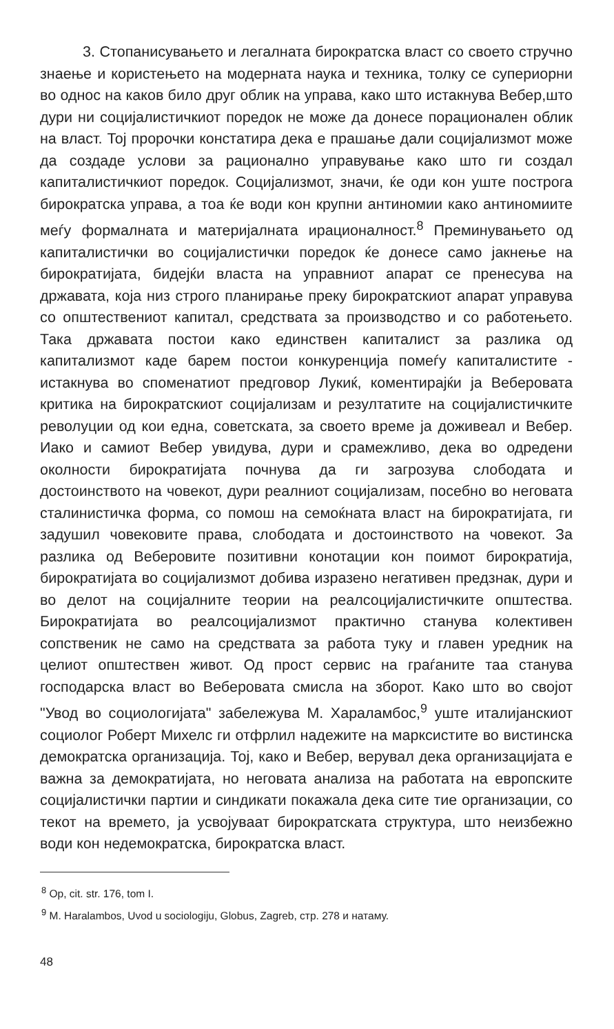3. Стопанисувањето и легалната бирократска власт со своето стручно знаење и користењето на модерната наука и техника, толку се супериорни во однос на каков било друг облик на управа, како што истакнува Вебер,што дури ни социјалистичкиот поредок не може да донесе порационален облик на власт. Тој пророчки констатира дека е прашање дали социјализмот може да создаде услови за рационално управување како што ги создал капиталистичкиот поредок. Социјализмот, значи, ќе оди кон уште построга бирократска управа, а тоа ќе води кон крупни антиномии како антиномиите меѓу формалната и материјалната ирационалност.<sup>8</sup> Преминувањето од капиталистички во социјалистички поредок ќе донесе само јакнење на бирократијата, бидејќи власта на управниот апарат се пренесува на државата, која низ строго планирање преку бирократскиот апарат управува со општествениот капитал, средствата за производство и со работењето. Така државата постои како единствен капиталист за разлика од капитализмот каде барем постои конкуренција помеѓу капиталистите - истакнува во споменатиот предговор Лукиќ, коментирајќи ја Веберовата критика на бирократскиот социјализам и резултатите на социјалистичките револуции од кои една, советската, за своето време ја доживеал и Вебер. Иако и самиот Вебер увидува, дури и срамежливо, дека во одредени околности бирократијата почнува да ги загрозува слободата и достоинството на човекот, дури реалниот социјализам, посебно во неговата сталинистичка форма, со помош на семоќната власт на бирократијата, ги задушил човековите права, слободата и достоинството на човекот. За разлика од Веберовите позитивни конотации кон поимот бирократија, бирократијата во социјализмот добива изразено негативен предзнак, дури и во делот на социјалните теории на реалсоцијалистичките општества. Бирократијата во реалсоцијализмот практично станува колективен сопственик не само на средствата за работа туку и главен уредник на целиот општествен живот. Од прост сервис на граѓаните таа станува господарска власт во Веберовата смисла на зборот. Како што во својот "Увод во социологијата" забележува М. Хараламбос,<sup>9</sup> уште италијанскиот социолог Роберт Михелс ги отфрлил надежите на марксистите во вистинска демократска организација. Тој, како и Вебер, верувал дека организацијата е важна за демократијата, но неговата анализа на работата на европските социјалистички партии и синдикати покажала дека сите тие организации, со текот на времето, ја усвојуваат бирократската структура, што неизбежно води кон недемократска, бирократска власт.
<sup>8</sup> Op, cit. str. 176, tom I.
<sup>9</sup> M. Haralambos, Uvod u sociologiju, Globus, Zagreb, стр. 278 и натаму.
48